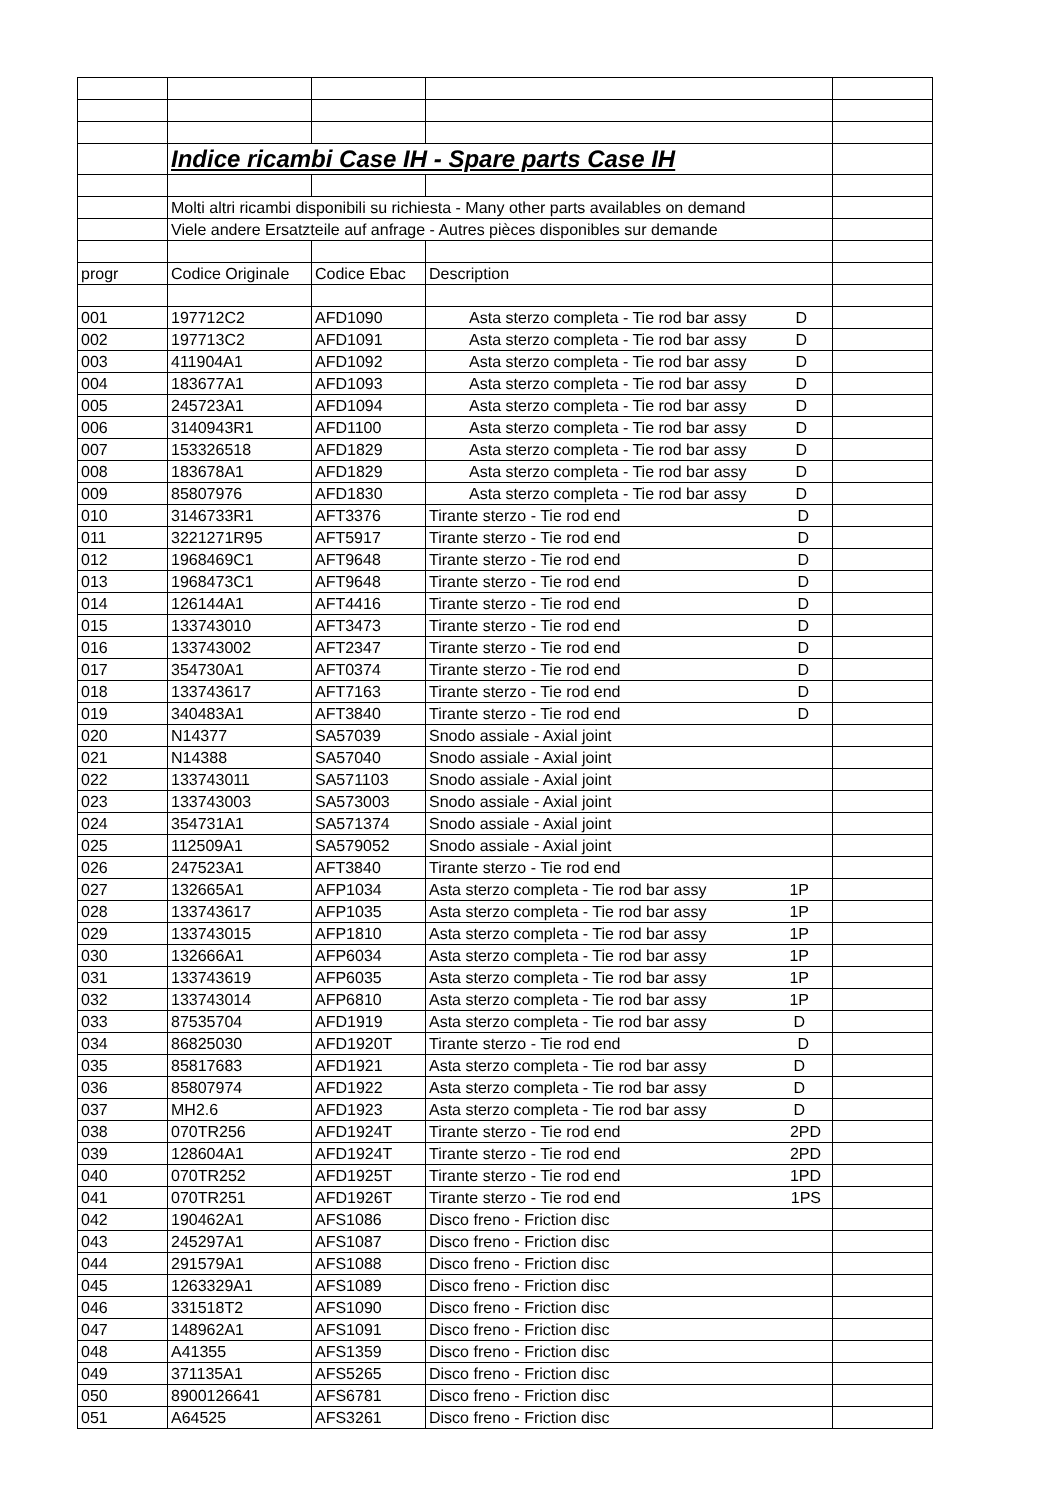| | Indice ricambi Case IH - Spare parts Case IH | | | |
| | Molti altri ricambi disponibili su richiesta - Many other parts availables on demand | | | |
| | Viele andere Ersatzteile auf anfrage - Autres pièces disponibles sur demande | | | |
| progr | Codice Originale | Codice Ebac | Description | |
| 001 | 197712C2 | AFD1090 | Asta sterzo completa - Tie rod bar assy D | |
| 002 | 197713C2 | AFD1091 | Asta sterzo completa - Tie rod bar assy D | |
| 003 | 411904A1 | AFD1092 | Asta sterzo completa - Tie rod bar assy D | |
| 004 | 183677A1 | AFD1093 | Asta sterzo completa - Tie rod bar assy D | |
| 005 | 245723A1 | AFD1094 | Asta sterzo completa - Tie rod bar assy D | |
| 006 | 3140943R1 | AFD1100 | Asta sterzo completa - Tie rod bar assy D | |
| 007 | 153326518 | AFD1829 | Asta sterzo completa - Tie rod bar assy D | |
| 008 | 183678A1 | AFD1829 | Asta sterzo completa - Tie rod bar assy D | |
| 009 | 85807976 | AFD1830 | Asta sterzo completa - Tie rod bar assy D | |
| 010 | 3146733R1 | AFT3376 | Tirante sterzo - Tie rod end D | |
| 011 | 3221271R95 | AFT5917 | Tirante sterzo - Tie rod end D | |
| 012 | 1968469C1 | AFT9648 | Tirante sterzo - Tie rod end D | |
| 013 | 1968473C1 | AFT9648 | Tirante sterzo - Tie rod end D | |
| 014 | 126144A1 | AFT4416 | Tirante sterzo - Tie rod end D | |
| 015 | 133743010 | AFT3473 | Tirante sterzo - Tie rod end D | |
| 016 | 133743002 | AFT2347 | Tirante sterzo - Tie rod end D | |
| 017 | 354730A1 | AFT0374 | Tirante sterzo - Tie rod end D | |
| 018 | 133743617 | AFT7163 | Tirante sterzo - Tie rod end D | |
| 019 | 340483A1 | AFT3840 | Tirante sterzo - Tie rod end D | |
| 020 | N14377 | SA57039 | Snodo assiale - Axial joint | |
| 021 | N14388 | SA57040 | Snodo assiale - Axial joint | |
| 022 | 133743011 | SA571103 | Snodo assiale - Axial joint | |
| 023 | 133743003 | SA573003 | Snodo assiale - Axial joint | |
| 024 | 354731A1 | SA571374 | Snodo assiale - Axial joint | |
| 025 | 112509A1 | SA579052 | Snodo assiale - Axial joint | |
| 026 | 247523A1 | AFT3840 | Tirante sterzo - Tie rod end | |
| 027 | 132665A1 | AFP1034 | Asta sterzo completa - Tie rod bar assy 1P | |
| 028 | 133743617 | AFP1035 | Asta sterzo completa - Tie rod bar assy 1P | |
| 029 | 133743015 | AFP1810 | Asta sterzo completa - Tie rod bar assy 1P | |
| 030 | 132666A1 | AFP6034 | Asta sterzo completa - Tie rod bar assy 1P | |
| 031 | 133743619 | AFP6035 | Asta sterzo completa - Tie rod bar assy 1P | |
| 032 | 133743014 | AFP6810 | Asta sterzo completa - Tie rod bar assy 1P | |
| 033 | 87535704 | AFD1919 | Asta sterzo completa - Tie rod bar assy D | |
| 034 | 86825030 | AFD1920T | Tirante sterzo - Tie rod end D | |
| 035 | 85817683 | AFD1921 | Asta sterzo completa - Tie rod bar assy D | |
| 036 | 85807974 | AFD1922 | Asta sterzo completa - Tie rod bar assy D | |
| 037 | MH2.6 | AFD1923 | Asta sterzo completa - Tie rod bar assy D | |
| 038 | 070TR256 | AFD1924T | Tirante sterzo - Tie rod end 2PD | |
| 039 | 128604A1 | AFD1924T | Tirante sterzo - Tie rod end 2PD | |
| 040 | 070TR252 | AFD1925T | Tirante sterzo - Tie rod end 1PD | |
| 041 | 070TR251 | AFD1926T | Tirante sterzo - Tie rod end 1PS | |
| 042 | 190462A1 | AFS1086 | Disco freno - Friction disc | |
| 043 | 245297A1 | AFS1087 | Disco freno - Friction disc | |
| 044 | 291579A1 | AFS1088 | Disco freno - Friction disc | |
| 045 | 1263329A1 | AFS1089 | Disco freno - Friction disc | |
| 046 | 331518T2 | AFS1090 | Disco freno - Friction disc | |
| 047 | 148962A1 | AFS1091 | Disco freno - Friction disc | |
| 048 | A41355 | AFS1359 | Disco freno - Friction disc | |
| 049 | 371135A1 | AFS5265 | Disco freno - Friction disc | |
| 050 | 8900126641 | AFS6781 | Disco freno - Friction disc | |
| 051 | A64525 | AFS3261 | Disco freno - Friction disc | |